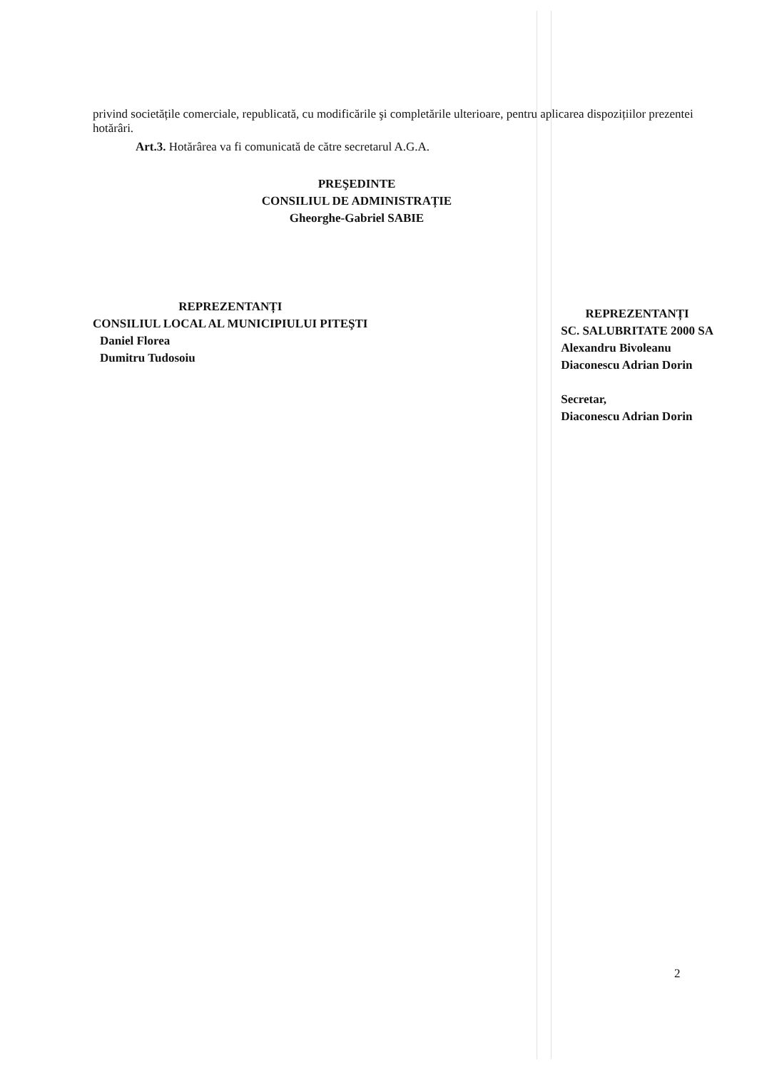privind societățile comerciale, republicată, cu modificările şi completările ulterioare, pentru aplicarea dispozițiilor prezentei hotărâri.
Art.3. Hotărârea va fi comunicată de către secretarul A.G.A.
PREŞEDINTE
CONSILIUL DE ADMINISTRAȚIE
Gheorghe-Gabriel SABIE
REPREZENTANȚI
CONSILIUL LOCAL AL MUNICIPIULUI PITEŞTI
Daniel Florea
Dumitru Tudosoiu
REPREZENTANȚI
SC. SALUBRITATE 2000 SA
Alexandru Bivoleanu
Diaconescu Adrian Dorin
Secretar,
Diaconescu Adrian Dorin
2